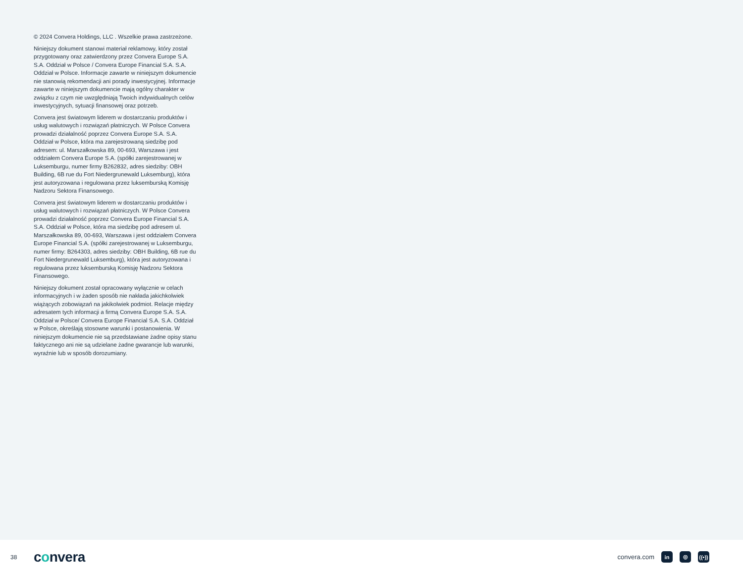© 2024 Convera Holdings, LLC . Wszelkie prawa zastrzeżone.
Niniejszy dokument stanowi materiał reklamowy, który został przygotowany oraz zatwierdzony przez Convera Europe S.A. S.A. Oddział w Polsce / Convera Europe Financial S.A. S.A. Oddział w Polsce. Informacje zawarte w niniejszym dokumencie nie stanowią rekomendacji ani porady inwestycyjnej. Informacje zawarte w niniejszym dokumencie mają ogólny charakter w związku z czym nie uwzględniają Twoich indywidualnych celów inwestycyjnych, sytuacji finansowej oraz potrzeb.
Convera jest światowym liderem w dostarczaniu produktów i usług walutowych i rozwiązań płatniczych. W Polsce Convera prowadzi działalność poprzez Convera Europe S.A. S.A. Oddział w Polsce, która ma zarejestrowaną siedzibę pod adresem: ul. Marszałkowska 89, 00-693, Warszawa i jest oddziałem Convera Europe S.A. (spółki zarejestrowanej w Luksemburgu, numer firmy B262832, adres siedziby: OBH Building, 6B rue du Fort Niedergrunewald Luksemburg), która jest autoryzowana i regulowana przez luksemburską Komisję Nadzoru Sektora Finansowego.
Convera jest światowym liderem w dostarczaniu produktów i usług walutowych i rozwiązań płatniczych. W Polsce Convera prowadzi działalność poprzez Convera Europe Financial S.A. S.A. Oddział w Polsce, która ma siedzibę pod adresem ul. Marszałkowska 89, 00-693, Warszawa i jest oddziałem Convera Europe Financial S.A. (spółki zarejestrowanej w Luksemburgu, numer firmy: B264303, adres siedziby: OBH Building, 6B rue du Fort Niedergrunewald Luksemburg), która jest autoryzowana i regulowana przez luksemburską Komisję Nadzoru Sektora Finansowego.
Niniejszy dokument został opracowany wyłącznie w celach informacyjnych i w żaden sposób nie nakłada jakichkolwiek wiążących zobowiązań na jakikolwiek podmiot. Relacje między adresatem tych informacji a firmą Convera Europe S.A. S.A. Oddział w Polsce/ Convera Europe Financial S.A. S.A. Oddział w Polsce, określają stosowne warunki i postanowienia. W niniejszym dokumencie nie są przedstawiane żadne opisy stanu faktycznego ani nie są udzielane żadne gwarancje lub warunki, wyraźnie lub w sposób dorozumiany.
38
convera
convera.com
in ◎
((•))